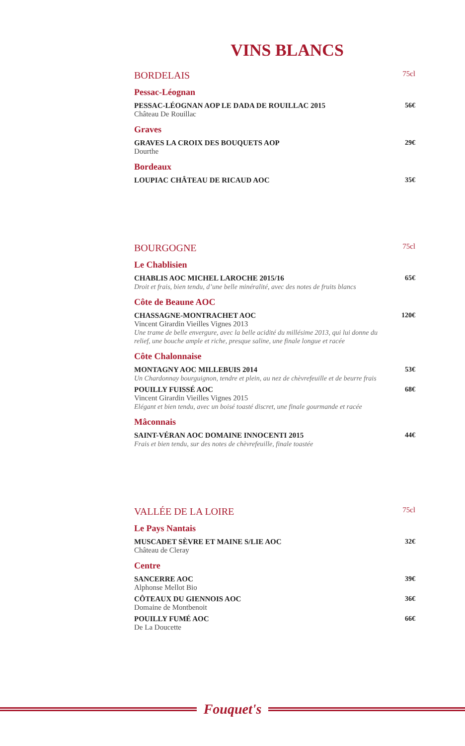VINS BLANCS
BORDELAIS 75cl
Pessac-Léognan
PESSAC-LÉOGNAN AOP LE DADA DE ROUILLAC 2015
Château De Rouillac
56€
Graves
GRAVES LA CROIX DES BOUQUETS AOP
Dourthe
29€
Bordeaux
LOUPIAC CHÂTEAU DE RICAUD AOC 35€
BOURGOGNE 75cl
Le Chablisien
CHABLIS AOC MICHEL LAROCHE 2015/16
Droit et frais, bien tendu, d’une belle minéralité, avec des notes de fruits blancs
65€
Côte de Beaune AOC
CHASSAGNE-MONTRACHET AOC
Vincent Girardin Vieilles Vignes 2013
Une trame de belle envergure, avec la belle acidité du millésime 2013, qui lui donne du relief, une bouche ample et riche, presque saline, une finale longue et racée
120€
Côte Chalonnaise
MONTAGNY AOC MILLEBUIS 2014
Un Chardonnay bourguignon, tendre et plein, au nez de chèvrefeuille et de beurre frais
53€
POUILLY FUISSÉ AOC
Vincent Girardin Vieilles Vignes 2015
Elégant et bien tendu, avec un boisé toasté discret, une finale gourmande et racée
68€
Mâconnais
SAINT-VÉRAN AOC DOMAINE INNOCENTI 2015
Frais et bien tendu, sur des notes de chèvrefeuille, finale toastée
44€
VALLÉE DE LA LOIRE 75cl
Le Pays Nantais
MUSCADET SÈVRE ET MAINE S/LIE AOC
Château de Cleray
32€
Centre
SANCERRE AOC
Alphonse Mellot Bio
39€
CÔTEAUX DU GIENNOIS AOC
Domaine de Montbenoit
36€
POUILLY FUMÉ AOC
De La Doucette
66€
Fouquet's